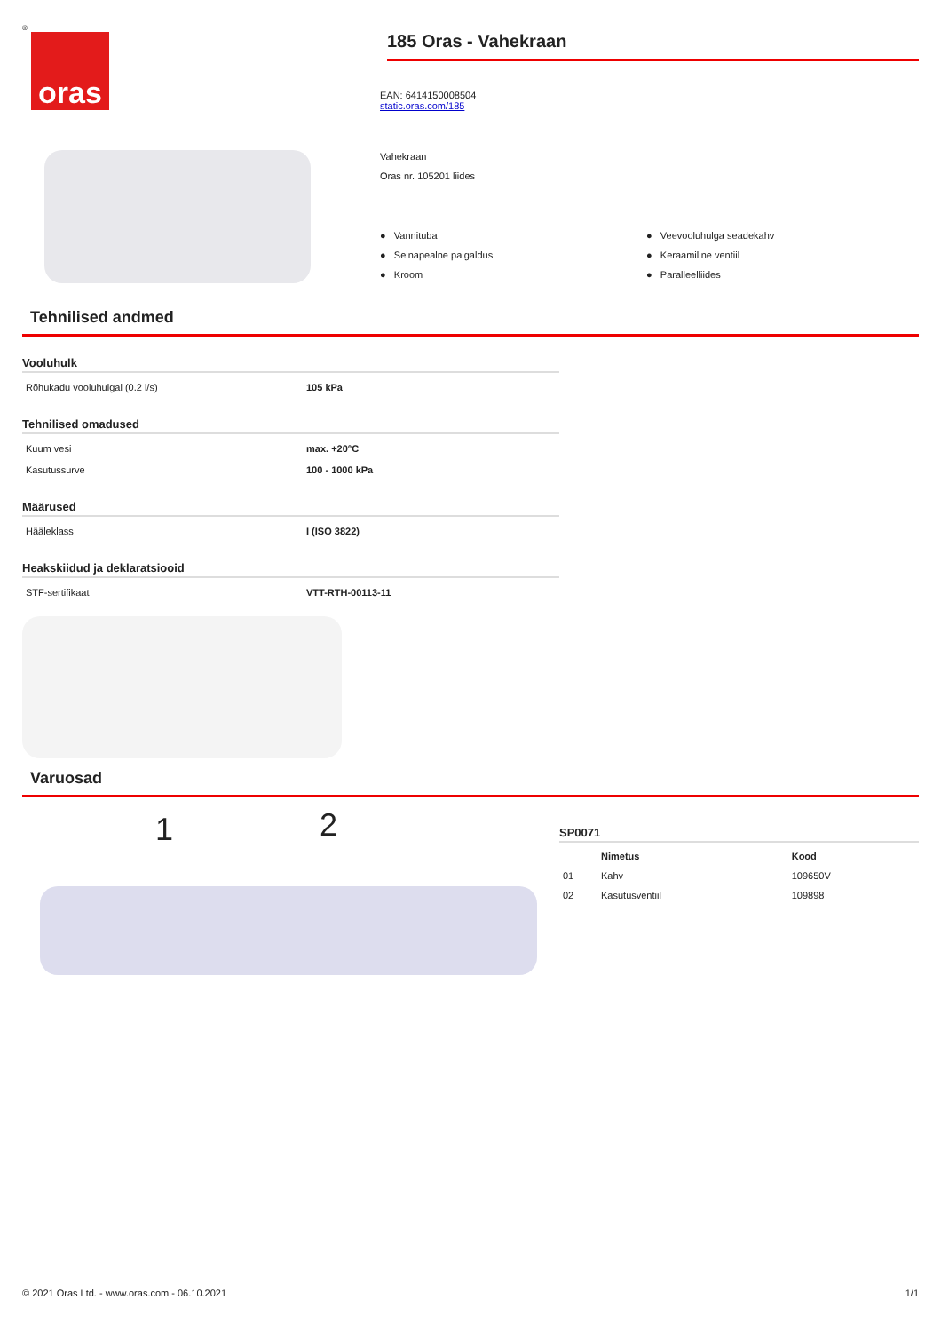®
oras
185 Oras - Vahekraan
EAN: 6414150008504
static.oras.com/185
Vahekraan
Oras nr. 105201 liides
● Vannituba
● Seinapealne paigaldus
● Kroom
● Veevooluhulga seadekahv
● Keraamiline ventiil
● Paralleelliides
Tehnilised andmed
Vooluhulk
Rõhukadu vooluhulgal (0.2 l/s) 105 kPa
Tehnilised omadused
Kuum vesi max. +20°C
Kasutussurve 100 - 1000 kPa
Määrused
Hääleklass I (ISO 3822)
Heakskiidud ja deklaratsiooid
STF-sertifikaat VTT-RTH-00113-11
Varuosad
1 2
SP0071
| | Nimetus | Kood |
| --- | --- | --- |
| 01 | Kahv | 109650V |
| 02 | Kasutusventiil | 109898 |
© 2021 Oras Ltd. - www.oras.com - 06.10.2021 1/1